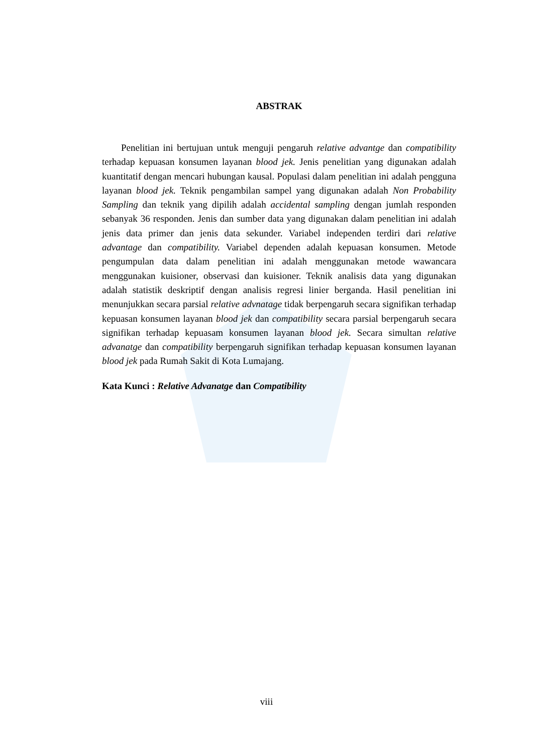ABSTRAK
Penelitian ini bertujuan untuk menguji pengaruh relative advantge dan compatibility terhadap kepuasan konsumen layanan blood jek. Jenis penelitian yang digunakan adalah kuantitatif dengan mencari hubungan kausal. Populasi dalam penelitian ini adalah pengguna layanan blood jek. Teknik pengambilan sampel yang digunakan adalah Non Probability Sampling dan teknik yang dipilih adalah accidental sampling dengan jumlah responden sebanyak 36 responden. Jenis dan sumber data yang digunakan dalam penelitian ini adalah jenis data primer dan jenis data sekunder. Variabel independen terdiri dari relative advantage dan compatibility. Variabel dependen adalah kepuasan konsumen. Metode pengumpulan data dalam penelitian ini adalah menggunakan metode wawancara menggunakan kuisioner, observasi dan kuisioner. Teknik analisis data yang digunakan adalah statistik deskriptif dengan analisis regresi linier berganda. Hasil penelitian ini menunjukkan secara parsial relative advnatage tidak berpengaruh secara signifikan terhadap kepuasan konsumen layanan blood jek dan compatibility secara parsial berpengaruh secara signifikan terhadap kepuasam konsumen layanan blood jek. Secara simultan relative advanatge dan compatibility berpengaruh signifikan terhadap kepuasan konsumen layanan blood jek pada Rumah Sakit di Kota Lumajang.
Kata Kunci : Relative Advanatge dan Compatibility
viii